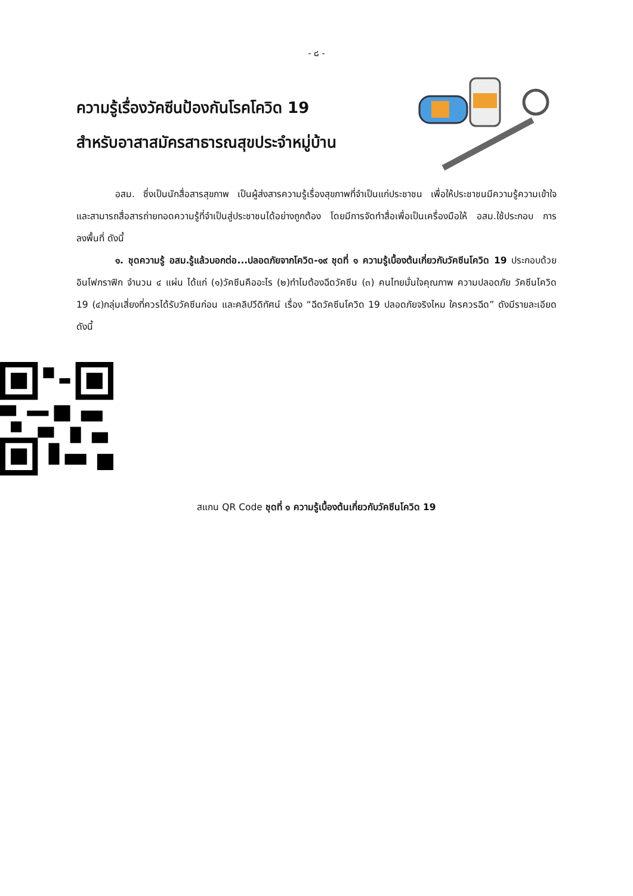- ๘ -
ความรู้เรื่องวัคซีนป้องกันโรคโควิด 19
สำหรับอาสาสมัครสาธารณสุขประจำหมู่บ้าน
อสม. ซึ่งเป็นนักสื่อสารสุขภาพ เป็นผู้ส่งสารความรู้เรื่องสุขภาพที่จำเป็นแก่ประชาชน เพื่อให้ประชาชนมีความรู้ความเข้าใจ และสามารถสื่อสารถ่ายทอดความรู้ที่จำเป็นสู่ประชาชนได้อย่างถูกต้อง โดยมีการจัดทำสื่อเพื่อเป็นเครื่องมือให้ อสม.ใช้ประกอบ การลงพื้นที่ ดังนี้
๑. ชุดความรู้ อสม.รู้แล้วบอกต่อ...ปลอดภัยจากโควิด-๑๙ ชุดที่ ๑ ความรู้เบื้องต้นเกี่ยวกับวัคซีนโควิด 19 ประกอบด้วย อินโฟกราฟิก จำนวน ๔ แผ่น ได้แก่ (๑)วัคซีนคืออะไร (๒)ทำไมต้องฉีดวัคซีน (๓) คนไทยมั่นใจคุณภาพ ความปลอดภัย วัคซีนโควิด 19 (๔)กลุ่มเสี่ยงที่ควรได้รับวัคซีนก่อน และคลิปวีดิทัศน์ เรื่อง “ฉีดวัคซีนโควิด 19 ปลอดภัยจริงไหม ใครควรฉีด” ดังมีรายละเอียดดังนี้
สแกน QR Code ชุดที่ ๑ ความรู้เบื้องต้นเกี่ยวกับวัคซีนโควิด 19